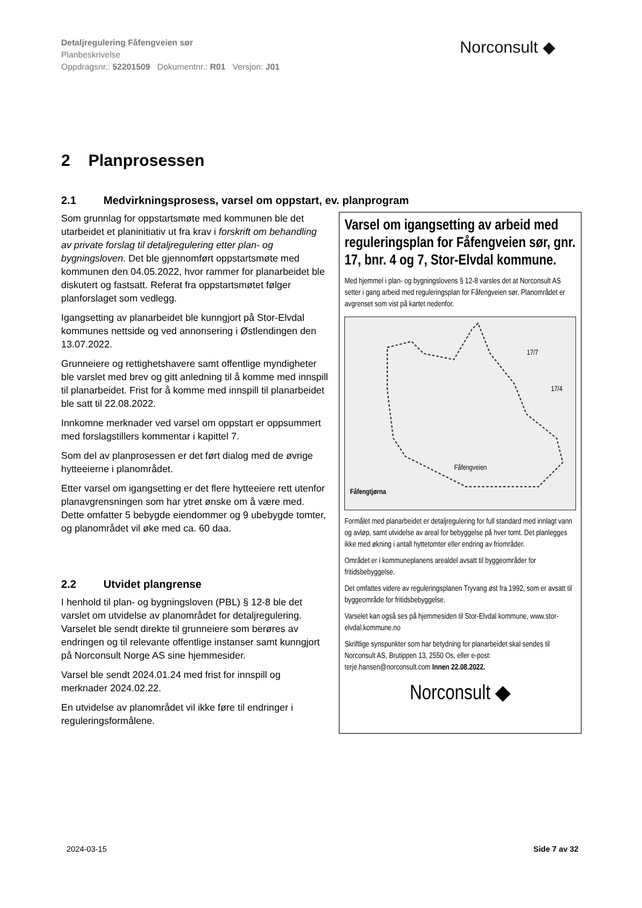Detaljregulering Fåfengveien sør
Planbeskrivelse
Oppdragsnr.: 52201509 Dokumentnr.: R01 Versjon: J01
Norconsult ◆
2 Planprosessen
2.1 Medvirkningsprosess, varsel om oppstart, ev. planprogram
Som grunnlag for oppstartsmøte med kommunen ble det utarbeidet et planinitiativ ut fra krav i forskrift om behandling av private forslag til detaljregulering etter plan- og bygningsloven. Det ble gjennomført oppstartsmøte med kommunen den 04.05.2022, hvor rammer for planarbeidet ble diskutert og fastsatt. Referat fra oppstartsmøtet følger planforslaget som vedlegg.
Igangsetting av planarbeidet ble kunngjort på Stor-Elvdal kommunes nettside og ved annonsering i Østlendingen den 13.07.2022.
Grunneiere og rettighetshavere samt offentlige myndigheter ble varslet med brev og gitt anledning til å komme med innspill til planarbeidet. Frist for å komme med innspill til planarbeidet ble satt til 22.08.2022.
Innkomne merknader ved varsel om oppstart er oppsummert med forslagstillers kommentar i kapittel 7.
Som del av planprosessen er det ført dialog med de øvrige hytteeierne i planområdet.
Etter varsel om igangsetting er det flere hytteeiere rett utenfor planavgrensningen som har ytret ønske om å være med. Dette omfatter 5 bebygde eiendommer og 9 ubebygde tomter, og planområdet vil øke med ca. 60 daa.
2.2 Utvidet plangrense
I henhold til plan- og bygningsloven (PBL) § 12-8 ble det varslet om utvidelse av planområdet for detaljregulering. Varselet ble sendt direkte til grunneiere som berøres av endringen og til relevante offentlige instanser samt kunngjort på Norconsult Norge AS sine hjemmesider.
Varsel ble sendt 2024.01.24 med frist for innspill og merknader 2024.02.22.
En utvidelse av planområdet vil ikke føre til endringer i reguleringsformålene.
Varsel om igangsetting av arbeid med reguleringsplan for Fåfengveien sør, gnr. 17, bnr. 4 og 7, Stor-Elvdal kommune.
Med hjemmel i plan- og bygningslovens § 12-8 varsles det at Norconsult AS setter i gang arbeid med reguleringsplan for Fåfengveien sør. Planområdet er avgrenset som vist på kartet nedenfor.
17/7
17/4
Fåfengveien
Fåfengtjørna
Formålet med planarbeidet er detaljregulering for full standard med innlagt vann og avløp, samt utvidelse av areal for bebyggelse på hver tomt. Det planlegges ikke med økning i antall hyttetomter eller endring av friområder.
Området er i kommuneplanens arealdel avsatt til byggeområder for fritidsbebyggelse.
Det omfattes videre av reguleringsplanen Tryvang øst fra 1992, som er avsatt til byggeområde for fritidsbebyggelse.
Varselet kan også ses på hjemmesiden til Stor-Elvdal kommune, www.stor-elvdal.kommune.no
Skriftlige synspunkter som har betydning for planarbeidet skal sendes til Norconsult AS, Brutippen 13, 2550 Os, eller e-post: terje.hansen@norconsult.com Innen 22.08.2022.
Norconsult ◆
2024-03-15 Side 7 av 32